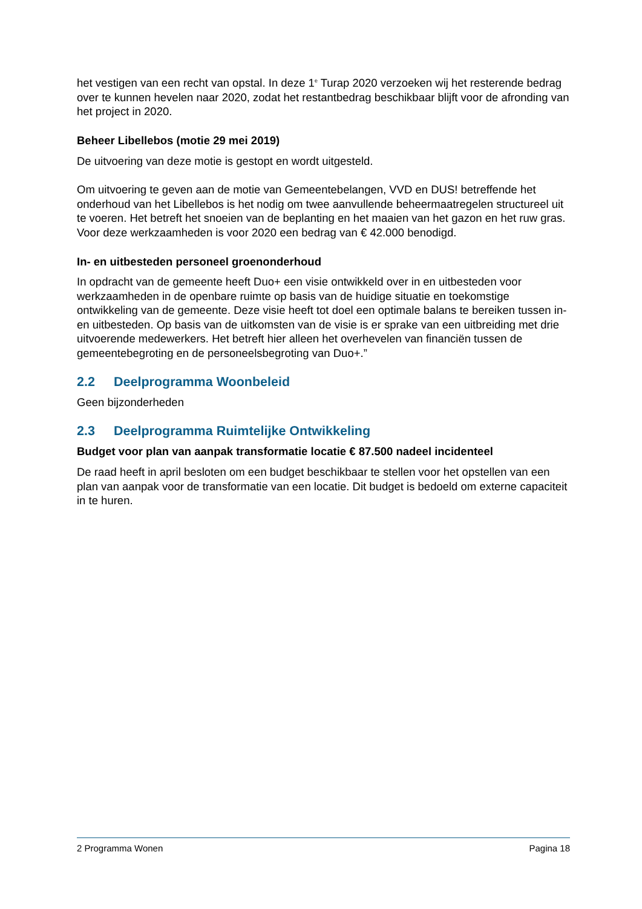het vestigen van een recht van opstal. In deze 1<sup>e</sup> Turap 2020 verzoeken wij het resterende bedrag over te kunnen hevelen naar 2020, zodat het restantbedrag beschikbaar blijft voor de afronding van het project in 2020.
Beheer Libellebos (motie 29 mei 2019)
De uitvoering van deze motie is gestopt en wordt uitgesteld.
Om uitvoering te geven aan de motie van Gemeentebelangen, VVD en DUS! betreffende het onderhoud van het Libellebos is het nodig om twee aanvullende beheermaatregelen structureel uit te voeren. Het betreft het snoeien van de beplanting en het maaien van het gazon en het ruw gras. Voor deze werkzaamheden is voor 2020 een bedrag van € 42.000 benodigd.
In- en uitbesteden personeel groenonderhoud
In opdracht van de gemeente heeft Duo+ een visie ontwikkeld over in en uitbesteden voor werkzaamheden in de openbare ruimte op basis van de huidige situatie en toekomstige ontwikkeling van de gemeente. Deze visie heeft tot doel een optimale balans te bereiken tussen in- en uitbesteden. Op basis van de uitkomsten van de visie is er sprake van een uitbreiding met drie uitvoerende medewerkers. Het betreft hier alleen het overhevelen van financiën tussen de gemeentebegroting en de personeelsbegroting van Duo+.”
2.2 Deelprogramma Woonbeleid
Geen bijzonderheden
2.3 Deelprogramma Ruimtelijke Ontwikkeling
Budget voor plan van aanpak transformatie locatie € 87.500 nadeel incidenteel
De raad heeft in april besloten om een budget beschikbaar te stellen voor het opstellen van een plan van aanpak voor de transformatie van een locatie. Dit budget is bedoeld om externe capaciteit in te huren.
2 Programma Wonen Pagina 18